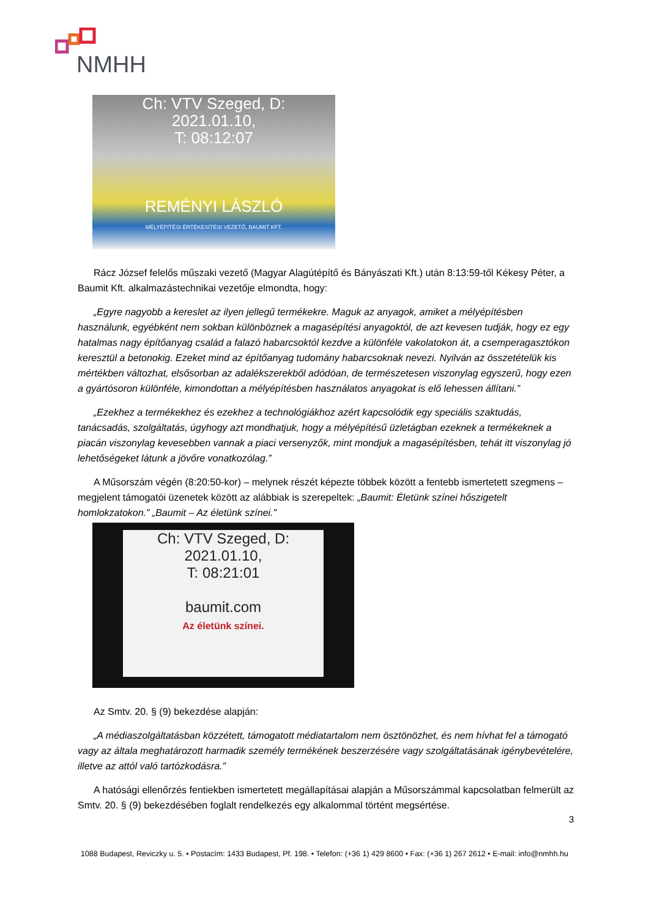NMHH
Ch: VTV Szeged, D:
2021.01.10,
T: 08:12:07
REMÉNYI LÁSZLÓ
MÉLYÉPÍTÉSI ÉRTÉKESÍTÉSI VEZETŐ, BAUMIT KFT.
Rácz József felelős műszaki vezető (Magyar Alagútépítő és Bányászati Kft.) után 8:13:59-től Kékesy Péter, a Baumit Kft. alkalmazástechnikai vezetője elmondta, hogy:
„Egyre nagyobb a kereslet az ilyen jellegű termékekre. Maguk az anyagok, amiket a mélyépítésben használunk, egyébként nem sokban különböznek a magasépítési anyagoktól, de azt kevesen tudják, hogy ez egy hatalmas nagy építőanyag család a falazó habarcsoktól kezdve a különféle vakolatokon át, a csemperagasztókon keresztül a betonokig. Ezeket mind az építőanyag tudomány habarcsoknak nevezi. Nyilván az összetételük kis mértékben változhat, elsősorban az adalékszerekből adódóan, de természetesen viszonylag egyszerű, hogy ezen a gyártósoron különféle, kimondottan a mélyépítésben használatos anyagokat is elő lehessen állítani.”
„Ezekhez a termékekhez és ezekhez a technológiákhoz azért kapcsolódik egy speciális szaktudás, tanácsadás, szolgáltatás, úgyhogy azt mondhatjuk, hogy a mélyépítésű üzletágban ezeknek a termékeknek a piacán viszonylag kevesebben vannak a piaci versenyzők, mint mondjuk a magasépítésben, tehát itt viszonylag jó lehetőségeket látunk a jövőre vonatkozólag.”
A Műsorszám végén (8:20:50-kor) – melynek részét képezte többek között a fentebb ismertetett szegmens – megjelent támogatói üzenetek között az alábbiak is szerepeltek: „Baumit: Életünk színei hőszigetelt homlokzatokon.” „Baumit – Az életünk színei.”
Ch: VTV Szeged, D:
2021.01.10,
T: 08:21:01
baumit.com
Az életünk színei.
Az Smtv. 20. § (9) bekezdése alapján:
„A médiaszolgáltatásban közzétett, támogatott médiatartalom nem ösztönözhet, és nem hívhat fel a támogató vagy az általa meghatározott harmadik személy termékének beszerzésére vagy szolgáltatásának igénybevételére, illetve az attól való tartózkodásra.”
A hatósági ellenőrzés fentiekben ismertetett megállapításai alapján a Műsorszámmal kapcsolatban felmerült az Smtv. 20. § (9) bekezdésében foglalt rendelkezés egy alkalommal történt megsértése.
3
1088 Budapest, Reviczky u. 5. • Postacím: 1433 Budapest, Pf. 198. • Telefon: (+36 1) 429 8600 • Fax: (+36 1) 267 2612 • E-mail: info@nmhh.hu